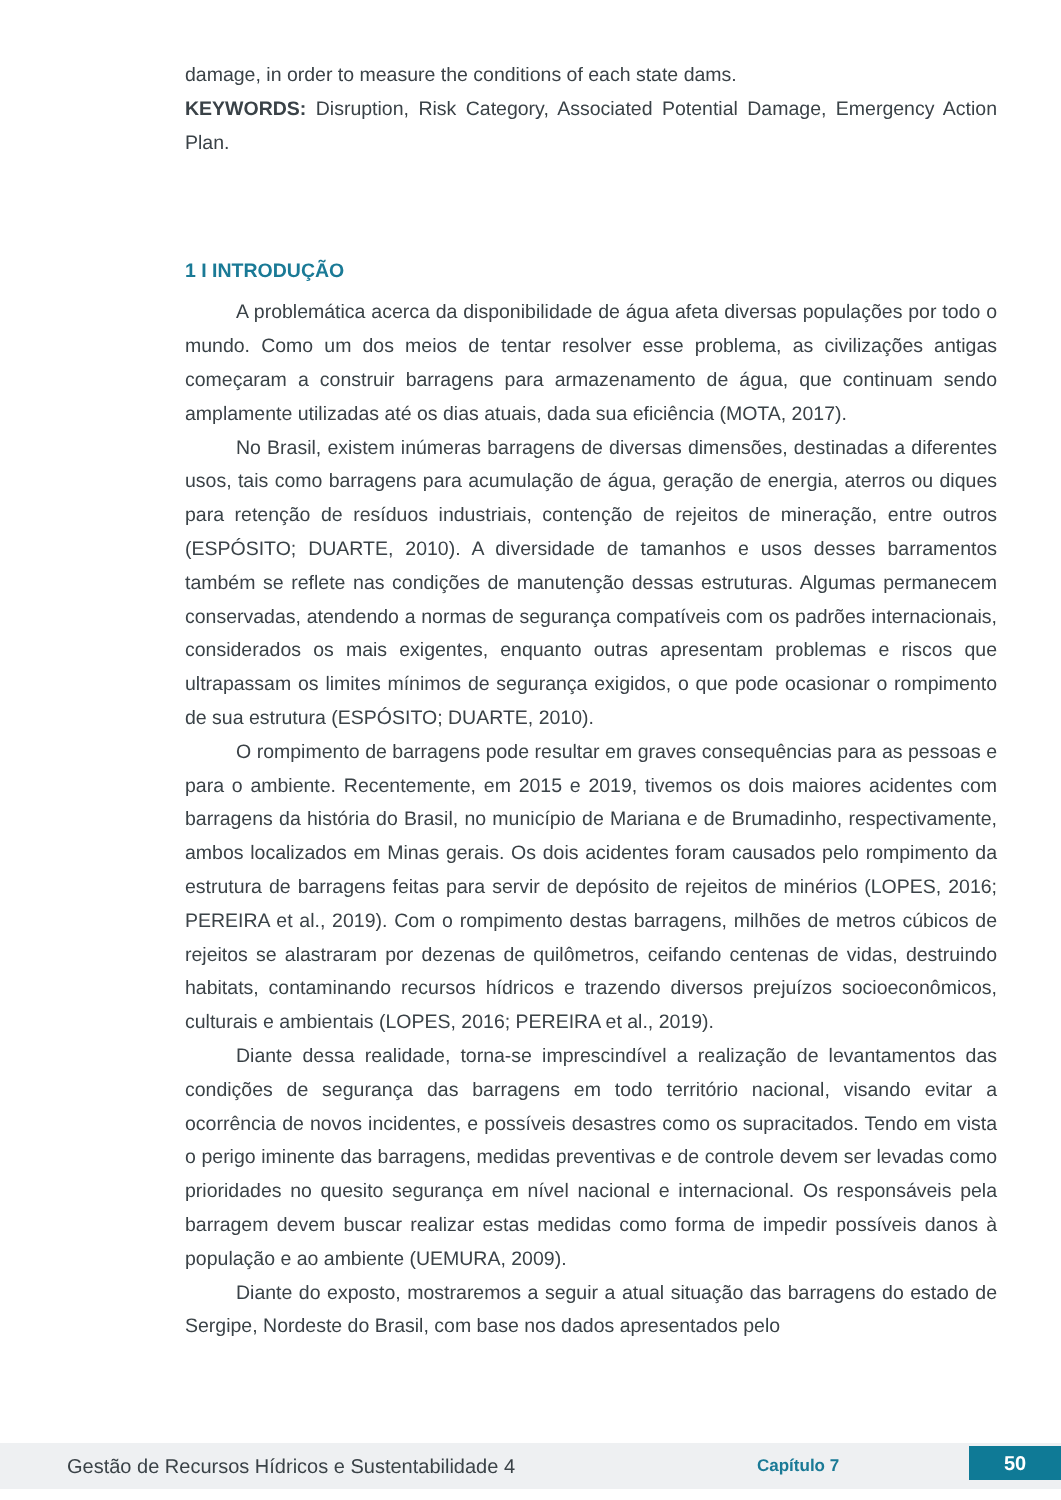damage, in order to measure the conditions of each state dams.
KEYWORDS: Disruption, Risk Category, Associated Potential Damage, Emergency Action Plan.
1 I INTRODUÇÃO
A problemática acerca da disponibilidade de água afeta diversas populações por todo o mundo. Como um dos meios de tentar resolver esse problema, as civilizações antigas começaram a construir barragens para armazenamento de água, que continuam sendo amplamente utilizadas até os dias atuais, dada sua eficiência (MOTA, 2017).
No Brasil, existem inúmeras barragens de diversas dimensões, destinadas a diferentes usos, tais como barragens para acumulação de água, geração de energia, aterros ou diques para retenção de resíduos industriais, contenção de rejeitos de mineração, entre outros (ESPÓSITO; DUARTE, 2010). A diversidade de tamanhos e usos desses barramentos também se reflete nas condições de manutenção dessas estruturas. Algumas permanecem conservadas, atendendo a normas de segurança compatíveis com os padrões internacionais, considerados os mais exigentes, enquanto outras apresentam problemas e riscos que ultrapassam os limites mínimos de segurança exigidos, o que pode ocasionar o rompimento de sua estrutura (ESPÓSITO; DUARTE, 2010).
O rompimento de barragens pode resultar em graves consequências para as pessoas e para o ambiente. Recentemente, em 2015 e 2019, tivemos os dois maiores acidentes com barragens da história do Brasil, no município de Mariana e de Brumadinho, respectivamente, ambos localizados em Minas gerais. Os dois acidentes foram causados pelo rompimento da estrutura de barragens feitas para servir de depósito de rejeitos de minérios (LOPES, 2016; PEREIRA et al., 2019). Com o rompimento destas barragens, milhões de metros cúbicos de rejeitos se alastraram por dezenas de quilômetros, ceifando centenas de vidas, destruindo habitats, contaminando recursos hídricos e trazendo diversos prejuízos socioeconômicos, culturais e ambientais (LOPES, 2016; PEREIRA et al., 2019).
Diante dessa realidade, torna-se imprescindível a realização de levantamentos das condições de segurança das barragens em todo território nacional, visando evitar a ocorrência de novos incidentes, e possíveis desastres como os supracitados. Tendo em vista o perigo iminente das barragens, medidas preventivas e de controle devem ser levadas como prioridades no quesito segurança em nível nacional e internacional. Os responsáveis pela barragem devem buscar realizar estas medidas como forma de impedir possíveis danos à população e ao ambiente (UEMURA, 2009).
Diante do exposto, mostraremos a seguir a atual situação das barragens do estado de Sergipe, Nordeste do Brasil, com base nos dados apresentados pelo
Gestão de Recursos Hídricos e Sustentabilidade 4 Capítulo 7 50